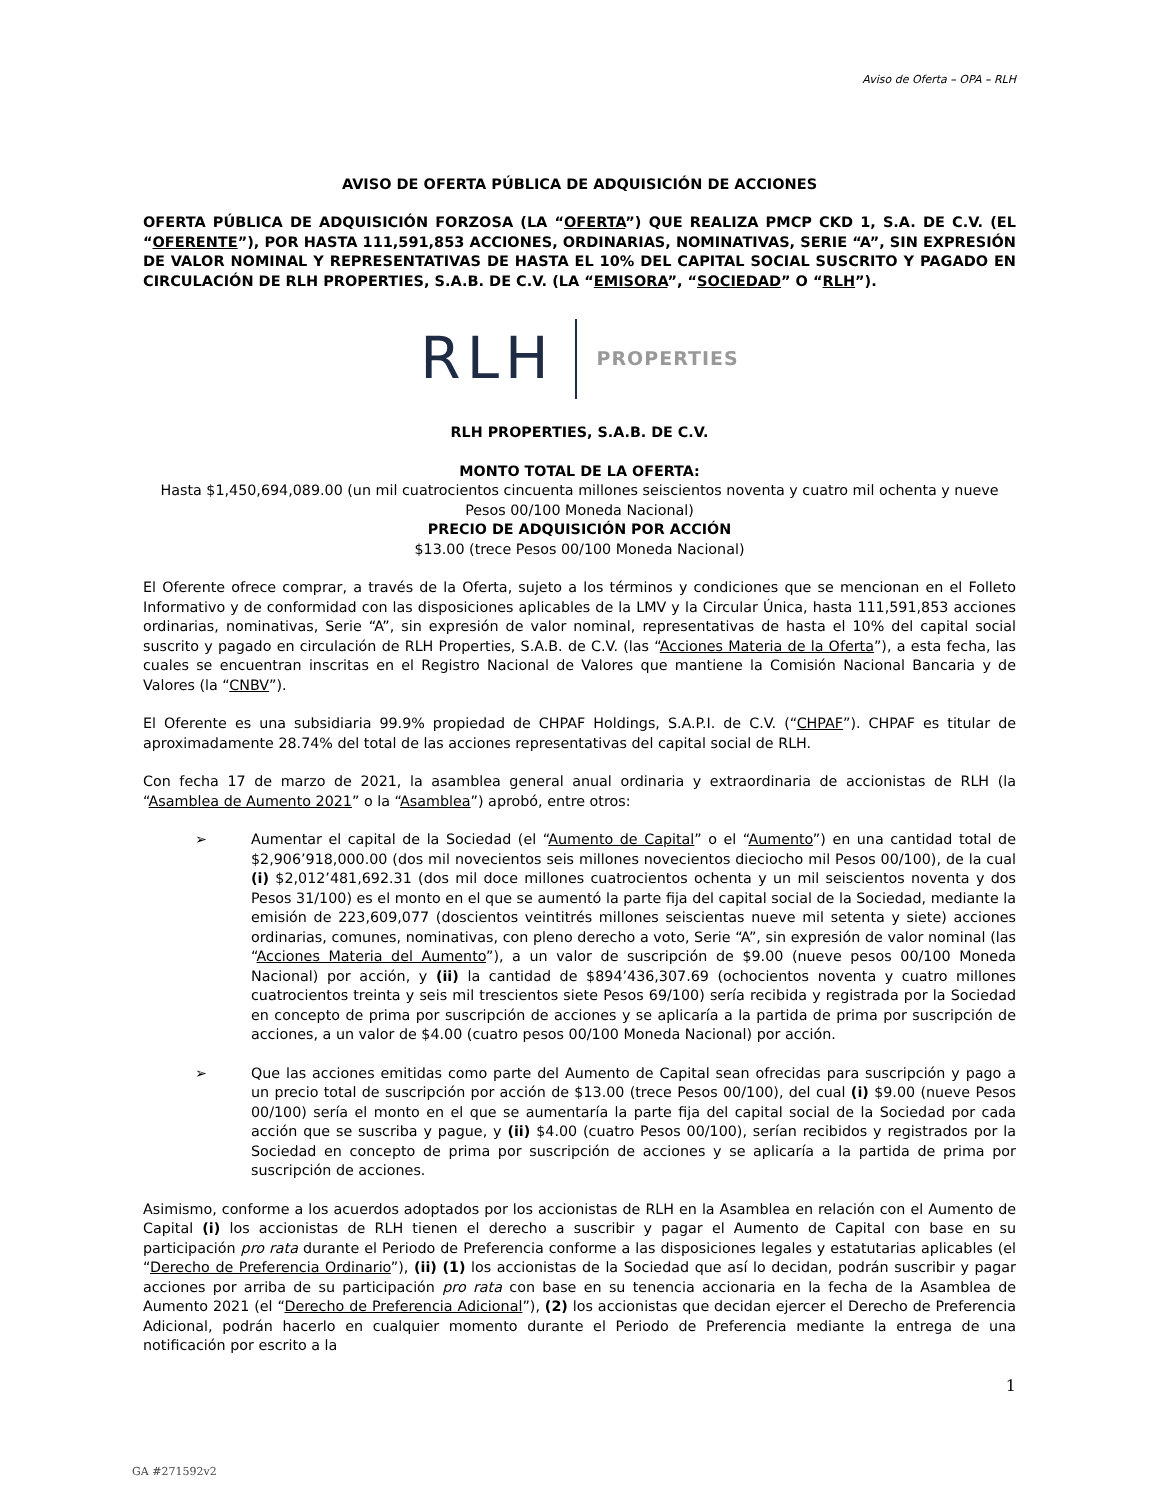Aviso de Oferta – OPA – RLH
AVISO DE OFERTA PÚBLICA DE ADQUISICIÓN DE ACCIONES
OFERTA PÚBLICA DE ADQUISICIÓN FORZOSA (LA “OFERTA”) QUE REALIZA PMCP CKD 1, S.A. DE C.V. (EL “OFERENTE”), POR HASTA 111,591,853 ACCIONES, ORDINARIAS, NOMINATIVAS, SERIE “A”, SIN EXPRESIÓN DE VALOR NOMINAL Y REPRESENTATIVAS DE HASTA EL 10% DEL CAPITAL SOCIAL SUSCRITO Y PAGADO EN CIRCULACIÓN DE RLH PROPERTIES, S.A.B. DE C.V. (LA “EMISORA”, “SOCIEDAD” O “RLH”).
RLH PROPERTIES
RLH PROPERTIES, S.A.B. DE C.V.
MONTO TOTAL DE LA OFERTA:
Hasta $1,450,694,089.00 (un mil cuatrocientos cincuenta millones seiscientos noventa y cuatro mil ochenta y nueve Pesos 00/100 Moneda Nacional)
PRECIO DE ADQUISICIÓN POR ACCIÓN
$13.00 (trece Pesos 00/100 Moneda Nacional)
El Oferente ofrece comprar, a través de la Oferta, sujeto a los términos y condiciones que se mencionan en el Folleto Informativo y de conformidad con las disposiciones aplicables de la LMV y la Circular Única, hasta 111,591,853 acciones ordinarias, nominativas, Serie “A”, sin expresión de valor nominal, representativas de hasta el 10% del capital social suscrito y pagado en circulación de RLH Properties, S.A.B. de C.V. (las “Acciones Materia de la Oferta”), a esta fecha, las cuales se encuentran inscritas en el Registro Nacional de Valores que mantiene la Comisión Nacional Bancaria y de Valores (la “CNBV”).
El Oferente es una subsidiaria 99.9% propiedad de CHPAF Holdings, S.A.P.I. de C.V. (“CHPAF”). CHPAF es titular de aproximadamente 28.74% del total de las acciones representativas del capital social de RLH.
Con fecha 17 de marzo de 2021, la asamblea general anual ordinaria y extraordinaria de accionistas de RLH (la “Asamblea de Aumento 2021” o la “Asamblea”) aprobó, entre otros:
➢ Aumentar el capital de la Sociedad (el “Aumento de Capital” o el “Aumento”) en una cantidad total de $2,906’918,000.00 (dos mil novecientos seis millones novecientos dieciocho mil Pesos 00/100), de la cual (i) $2,012’481,692.31 (dos mil doce millones cuatrocientos ochenta y un mil seiscientos noventa y dos Pesos 31/100) es el monto en el que se aumentó la parte fija del capital social de la Sociedad, mediante la emisión de 223,609,077 (doscientos veintitrés millones seiscientas nueve mil setenta y siete) acciones ordinarias, comunes, nominativas, con pleno derecho a voto, Serie “A”, sin expresión de valor nominal (las “Acciones Materia del Aumento”), a un valor de suscripción de $9.00 (nueve pesos 00/100 Moneda Nacional) por acción, y (ii) la cantidad de $894’436,307.69 (ochocientos noventa y cuatro millones cuatrocientos treinta y seis mil trescientos siete Pesos 69/100) sería recibida y registrada por la Sociedad en concepto de prima por suscripción de acciones y se aplicaría a la partida de prima por suscripción de acciones, a un valor de $4.00 (cuatro pesos 00/100 Moneda Nacional) por acción.
➢ Que las acciones emitidas como parte del Aumento de Capital sean ofrecidas para suscripción y pago a un precio total de suscripción por acción de $13.00 (trece Pesos 00/100), del cual (i) $9.00 (nueve Pesos 00/100) sería el monto en el que se aumentaría la parte fija del capital social de la Sociedad por cada acción que se suscriba y pague, y (ii) $4.00 (cuatro Pesos 00/100), serían recibidos y registrados por la Sociedad en concepto de prima por suscripción de acciones y se aplicaría a la partida de prima por suscripción de acciones.
Asimismo, conforme a los acuerdos adoptados por los accionistas de RLH en la Asamblea en relación con el Aumento de Capital (i) los accionistas de RLH tienen el derecho a suscribir y pagar el Aumento de Capital con base en su participación pro rata durante el Periodo de Preferencia conforme a las disposiciones legales y estatutarias aplicables (el “Derecho de Preferencia Ordinario”), (ii) (1) los accionistas de la Sociedad que así lo decidan, podrán suscribir y pagar acciones por arriba de su participación pro rata con base en su tenencia accionaria en la fecha de la Asamblea de Aumento 2021 (el “Derecho de Preferencia Adicional”), (2) los accionistas que decidan ejercer el Derecho de Preferencia Adicional, podrán hacerlo en cualquier momento durante el Periodo de Preferencia mediante la entrega de una notificación por escrito a la
1
GA #271592v2